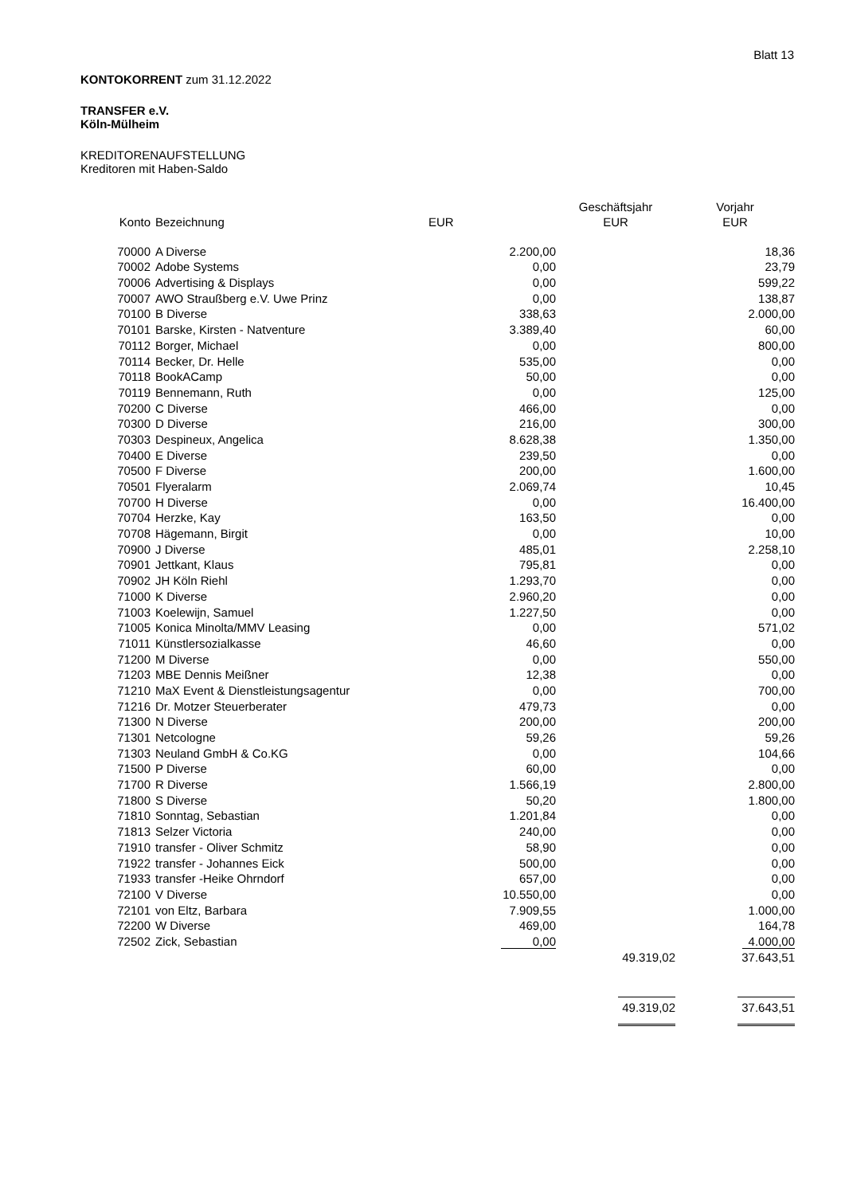Blatt 13
KONTOKORRENT zum 31.12.2022
TRANSFER e.V.
Köln-Mülheim
KREDITORENAUFSTELLUNG
Kreditoren mit Haben-Saldo
| | | | Geschäftsjahr | Vorjahr |
| --- | --- | --- | --- | --- |
| Konto | Bezeichnung | EUR | EUR | EUR |
| 70000 | A Diverse | 2.200,00 | | 18,36 |
| 70002 | Adobe Systems | 0,00 | | 23,79 |
| 70006 | Advertising & Displays | 0,00 | | 599,22 |
| 70007 | AWO Straußberg e.V. Uwe Prinz | 0,00 | | 138,87 |
| 70100 | B Diverse | 338,63 | | 2.000,00 |
| 70101 | Barske, Kirsten - Natventure | 3.389,40 | | 60,00 |
| 70112 | Borger, Michael | 0,00 | | 800,00 |
| 70114 | Becker, Dr. Helle | 535,00 | | 0,00 |
| 70118 | BookACamp | 50,00 | | 0,00 |
| 70119 | Bennemann, Ruth | 0,00 | | 125,00 |
| 70200 | C Diverse | 466,00 | | 0,00 |
| 70300 | D Diverse | 216,00 | | 300,00 |
| 70303 | Despineux, Angelica | 8.628,38 | | 1.350,00 |
| 70400 | E Diverse | 239,50 | | 0,00 |
| 70500 | F Diverse | 200,00 | | 1.600,00 |
| 70501 | Flyeralarm | 2.069,74 | | 10,45 |
| 70700 | H Diverse | 0,00 | | 16.400,00 |
| 70704 | Herzke, Kay | 163,50 | | 0,00 |
| 70708 | Hägemann, Birgit | 0,00 | | 10,00 |
| 70900 | J Diverse | 485,01 | | 2.258,10 |
| 70901 | Jettkant, Klaus | 795,81 | | 0,00 |
| 70902 | JH Köln Riehl | 1.293,70 | | 0,00 |
| 71000 | K Diverse | 2.960,20 | | 0,00 |
| 71003 | Koelewijn, Samuel | 1.227,50 | | 0,00 |
| 71005 | Konica Minolta/MMV Leasing | 0,00 | | 571,02 |
| 71011 | Künstlersozialkasse | 46,60 | | 0,00 |
| 71200 | M Diverse | 0,00 | | 550,00 |
| 71203 | MBE Dennis Meißner | 12,38 | | 0,00 |
| 71210 | MaX Event & Dienstleistungsagentur | 0,00 | | 700,00 |
| 71216 | Dr. Motzer Steuerberater | 479,73 | | 0,00 |
| 71300 | N Diverse | 200,00 | | 200,00 |
| 71301 | Netcologne | 59,26 | | 59,26 |
| 71303 | Neuland GmbH & Co.KG | 0,00 | | 104,66 |
| 71500 | P Diverse | 60,00 | | 0,00 |
| 71700 | R Diverse | 1.566,19 | | 2.800,00 |
| 71800 | S Diverse | 50,20 | | 1.800,00 |
| 71810 | Sonntag, Sebastian | 1.201,84 | | 0,00 |
| 71813 | Selzer Victoria | 240,00 | | 0,00 |
| 71910 | transfer - Oliver Schmitz | 58,90 | | 0,00 |
| 71922 | transfer - Johannes Eick | 500,00 | | 0,00 |
| 71933 | transfer -Heike Ohrndorf | 657,00 | | 0,00 |
| 72100 | V Diverse | 10.550,00 | | 0,00 |
| 72101 | von Eltz, Barbara | 7.909,55 | | 1.000,00 |
| 72200 | W Diverse | 469,00 | | 164,78 |
| 72502 | Zick, Sebastian | 0,00 | | 4.000,00 |
| | | | 49.319,02 | 37.643,51 |
| | | | 49.319,02 | 37.643,51 |